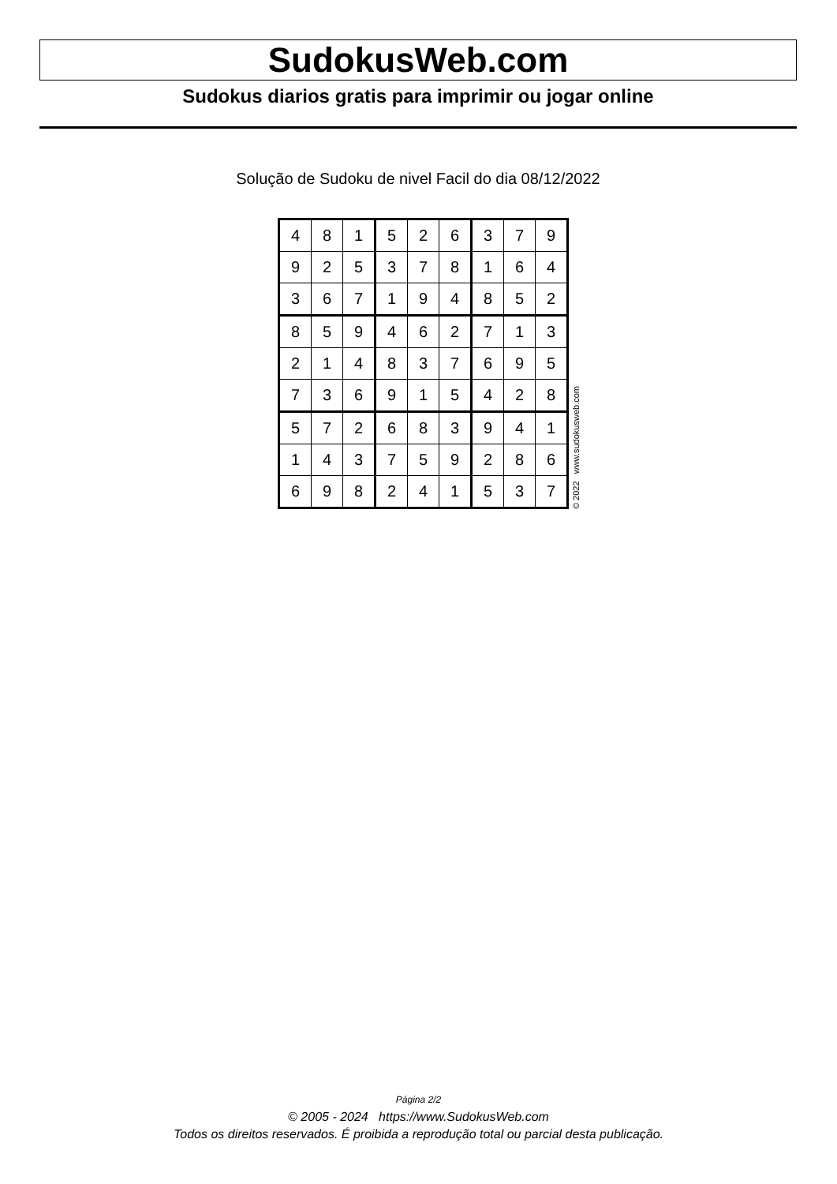SudokusWeb.com
Sudokus diarios gratis para imprimir ou jogar online
Solução de Sudoku de nivel Facil do dia 08/12/2022
| 4 | 8 | 1 | 5 | 2 | 6 | 3 | 7 | 9 |
| 9 | 2 | 5 | 3 | 7 | 8 | 1 | 6 | 4 |
| 3 | 6 | 7 | 1 | 9 | 4 | 8 | 5 | 2 |
| 8 | 5 | 9 | 4 | 6 | 2 | 7 | 1 | 3 |
| 2 | 1 | 4 | 8 | 3 | 7 | 6 | 9 | 5 |
| 7 | 3 | 6 | 9 | 1 | 5 | 4 | 2 | 8 |
| 5 | 7 | 2 | 6 | 8 | 3 | 9 | 4 | 1 |
| 1 | 4 | 3 | 7 | 5 | 9 | 2 | 8 | 6 |
| 6 | 9 | 8 | 2 | 4 | 1 | 5 | 3 | 7 |
© 2022 www.sudokusweb.com
Página 2/2
© 2005 - 2024 https://www.SudokusWeb.com
Todos os direitos reservados. É proibida a reprodução total ou parcial desta publicação.